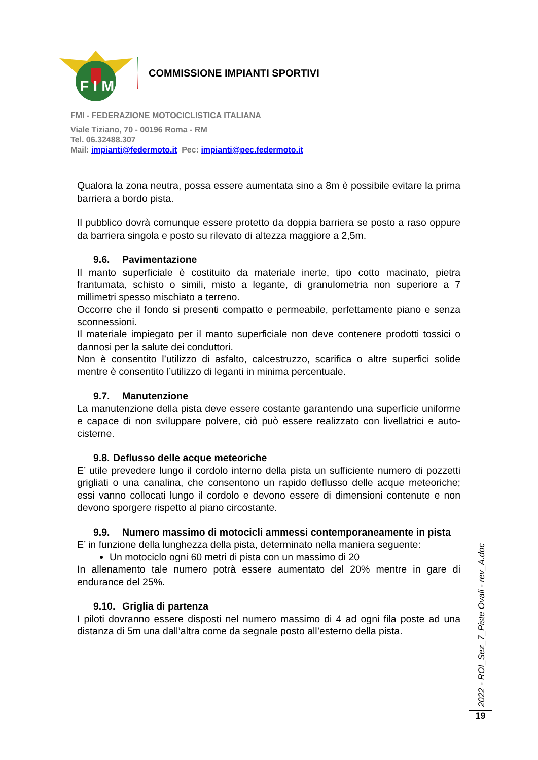F I M
COMMISSIONE IMPIANTI SPORTIVI
FMI - FEDERAZIONE MOTOCICLISTICA ITALIANA
Viale Tiziano, 70 - 00196 Roma - RM
Tel. 06.32488.307
Mail: impianti@federmoto.it Pec: impianti@pec.federmoto.it
Qualora la zona neutra, possa essere aumentata sino a 8m è possibile evitare la prima barriera a bordo pista.
Il pubblico dovrà comunque essere protetto da doppia barriera se posto a raso oppure da barriera singola e posto su rilevato di altezza maggiore a 2,5m.
9.6. Pavimentazione
Il manto superficiale è costituito da materiale inerte, tipo cotto macinato, pietra frantumata, schisto o simili, misto a legante, di granulometria non superiore a 7 millimetri spesso mischiato a terreno.
Occorre che il fondo si presenti compatto e permeabile, perfettamente piano e senza sconnessioni.
Il materiale impiegato per il manto superficiale non deve contenere prodotti tossici o dannosi per la salute dei conduttori.
Non è consentito l’utilizzo di asfalto, calcestruzzo, scarifica o altre superfici solide mentre è consentito l’utilizzo di leganti in minima percentuale.
9.7. Manutenzione
La manutenzione della pista deve essere costante garantendo una superficie uniforme e capace di non sviluppare polvere, ciò può essere realizzato con livellatrici e auto-cisterne.
9.8. Deflusso delle acque meteoriche
E’ utile prevedere lungo il cordolo interno della pista un sufficiente numero di pozzetti grigliati o una canalina, che consentono un rapido deflusso delle acque meteoriche; essi vanno collocati lungo il cordolo e devono essere di dimensioni contenute e non devono sporgere rispetto al piano circostante.
9.9. Numero massimo di motocicli ammessi contemporaneamente in pista
E’ in funzione della lunghezza della pista, determinato nella maniera seguente:
Un motociclo ogni 60 metri di pista con un massimo di 20
In allenamento tale numero potrà essere aumentato del 20% mentre in gare di endurance del 25%.
9.10. Griglia di partenza
I piloti dovranno essere disposti nel numero massimo di 4 ad ogni fila poste ad una distanza di 5m una dall’altra come da segnale posto all’esterno della pista.
2022 - ROI_Sez_7_Piste Ovali - rev_A.doc
19